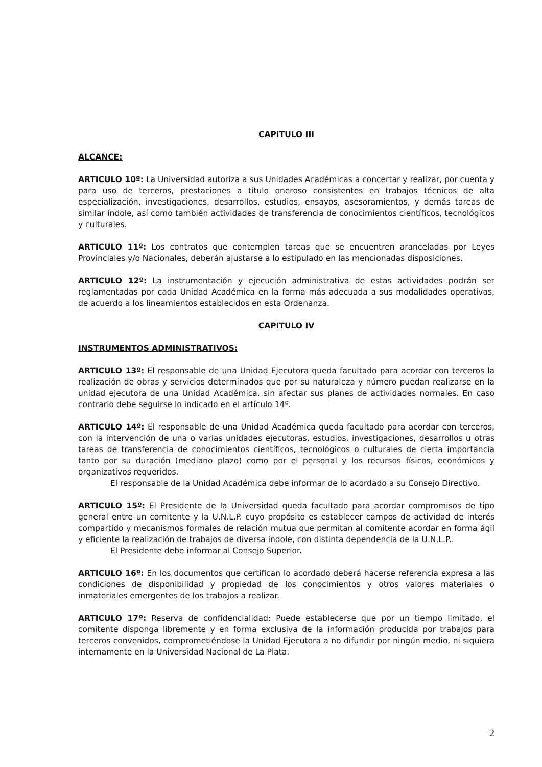CAPITULO III
ALCANCE:
ARTICULO 10º: La Universidad autoriza a sus Unidades Académicas a concertar y realizar, por cuenta y para uso de terceros, prestaciones a título oneroso consistentes en trabajos técnicos de alta especialización, investigaciones, desarrollos, estudios, ensayos, asesoramientos, y demás tareas de similar índole, así como también actividades de transferencia de conocimientos científicos, tecnológicos y culturales.
ARTICULO 11º: Los contratos que contemplen tareas que se encuentren aranceladas por Leyes Provinciales y/o Nacionales, deberán ajustarse a lo estipulado en las mencionadas disposiciones.
ARTICULO 12º: La instrumentación y ejecución administrativa de estas actividades podrán ser reglamentadas por cada Unidad Académica en la forma más adecuada a sus modalidades operativas, de acuerdo a los lineamientos establecidos en esta Ordenanza.
CAPITULO IV
INSTRUMENTOS ADMINISTRATIVOS:
ARTICULO 13º: El responsable de una Unidad Ejecutora queda facultado para acordar con terceros la realización de obras y servicios determinados que por su naturaleza y número puedan realizarse en la unidad ejecutora de una Unidad Académica, sin afectar sus planes de actividades normales. En caso contrario debe seguirse lo indicado en el artículo 14º.
ARTICULO 14º: El responsable de una Unidad Académica queda facultado para acordar con terceros, con la intervención de una o varias unidades ejecutoras, estudios, investigaciones, desarrollos u otras tareas de transferencia de conocimientos científicos, tecnológicos o culturales de cierta importancia tanto por su duración (mediano plazo) como por el personal y los recursos físicos, económicos y organizativos requeridos.
El responsable de la Unidad Académica debe informar de lo acordado a su Consejo Directivo.
ARTICULO 15º: El Presidente de la Universidad queda facultado para acordar compromisos de tipo general entre un comitente y la U.N.L.P. cuyo propósito es establecer campos de actividad de interés compartido y mecanismos formales de relación mutua que permitan al comitente acordar en forma ágil y eficiente la realización de trabajos de diversa índole, con distinta dependencia de la U.N.L.P..
El Presidente debe informar al Consejo Superior.
ARTICULO 16º: En los documentos que certifican lo acordado deberá hacerse referencia expresa a las condiciones de disponibilidad y propiedad de los conocimientos y otros valores materiales o inmateriales emergentes de los trabajos a realizar.
ARTICULO 17º: Reserva de confidencialidad: Puede establecerse que por un tiempo limitado, el comitente disponga libremente y en forma exclusiva de la información producida por trabajos para terceros convenidos, comprometiéndose la Unidad Ejecutora a no difundir por ningún medio, ni siquiera internamente en la Universidad Nacional de La Plata.
2